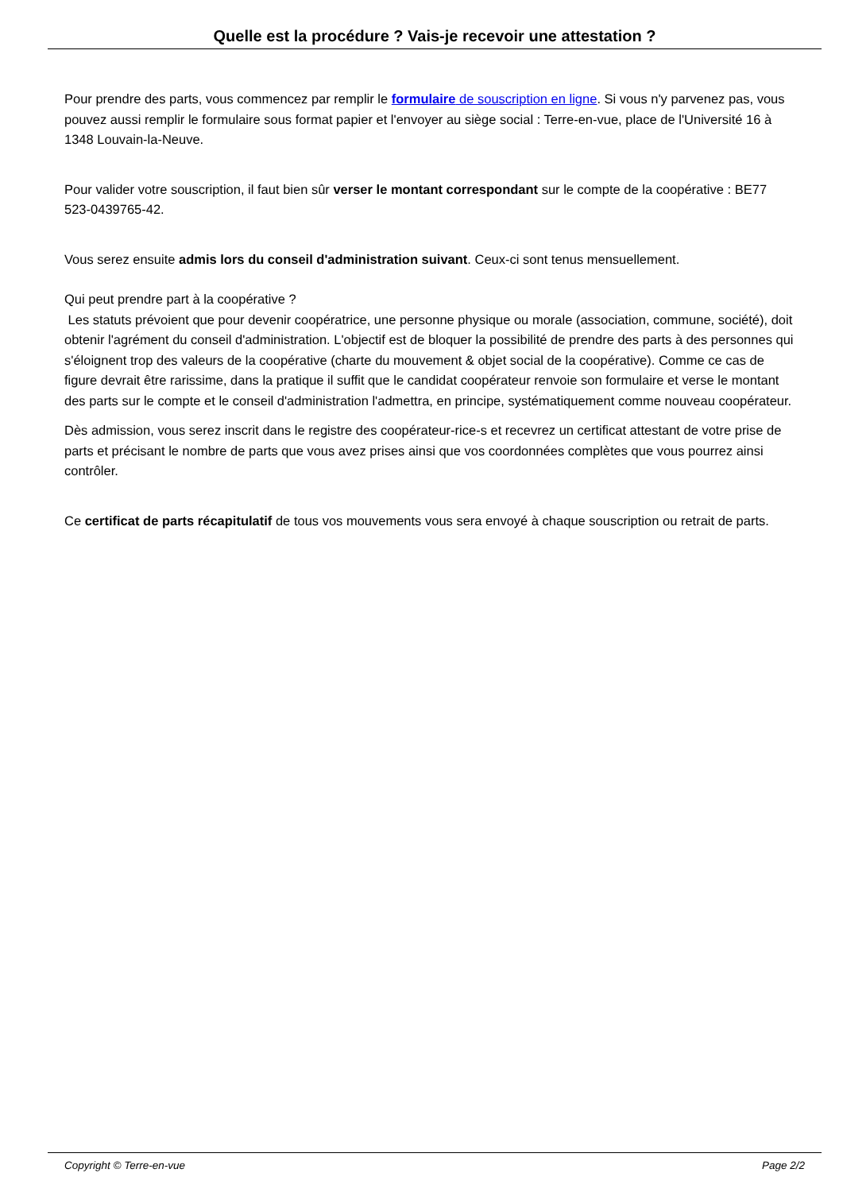Quelle est la procédure ? Vais-je recevoir une attestation ?
Pour prendre des parts, vous commencez par remplir le formulaire de souscription en ligne. Si vous n'y parvenez pas, vous pouvez aussi remplir le formulaire sous format papier et l'envoyer au siège social : Terre-en-vue, place de l'Université 16 à 1348 Louvain-la-Neuve.
Pour valider votre souscription, il faut bien sûr verser le montant correspondant sur le compte de la coopérative : BE77 523-0439765-42.
Vous serez ensuite admis lors du conseil d'administration suivant. Ceux-ci sont tenus mensuellement.
Qui peut prendre part à la coopérative ?
Les statuts prévoient que pour devenir coopératrice, une personne physique ou morale (association, commune, société), doit obtenir l'agrément du conseil d'administration. L'objectif est de bloquer la possibilité de prendre des parts à des personnes qui s'éloignent trop des valeurs de la coopérative (charte du mouvement & objet social de la coopérative). Comme ce cas de figure devrait être rarissime, dans la pratique il suffit que le candidat coopérateur renvoie son formulaire et verse le montant des parts sur le compte et le conseil d'administration l'admettra, en principe, systématiquement comme nouveau coopérateur.
Dès admission, vous serez inscrit dans le registre des coopérateur-rice-s et recevrez un certificat attestant de votre prise de parts et précisant le nombre de parts que vous avez prises ainsi que vos coordonnées complètes que vous pourrez ainsi contrôler.
Ce certificat de parts récapitulatif de tous vos mouvements vous sera envoyé à chaque souscription ou retrait de parts.
Copyright © Terre-en-vue Page 2/2